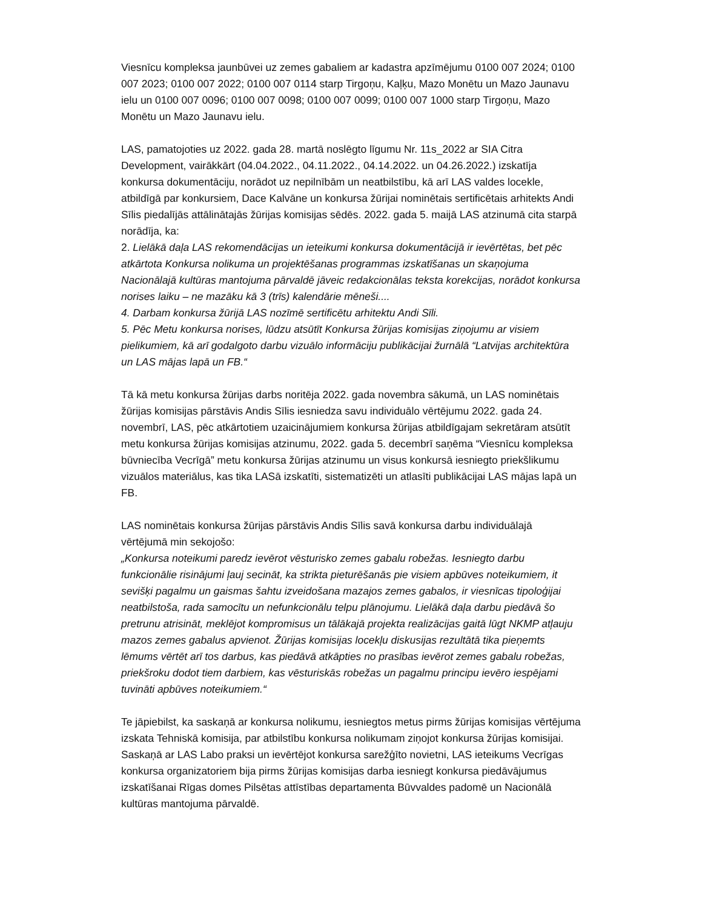Viesnīcu kompleksa jaunbūvei uz zemes gabaliem ar kadastra apzīmējumu 0100 007 2024; 0100 007 2023; 0100 007 2022; 0100 007 0114 starp Tirgoņu, Kaļķu, Mazo Monētu un Mazo Jaunavu ielu un 0100 007 0096; 0100 007 0098; 0100 007 0099; 0100 007 1000 starp Tirgoņu, Mazo Monētu un Mazo Jaunavu ielu.
LAS, pamatojoties uz 2022. gada 28. martā noslēgto līgumu Nr. 11s_2022 ar SIA Citra Development, vairākkārt (04.04.2022., 04.11.2022., 04.14.2022. un 04.26.2022.) izskatīja konkursa dokumentāciju, norādot uz nepilnībām un neatbilstību, kā arī LAS valdes locekle, atbildīgā par konkursiem, Dace Kalvāne un konkursa žūrijai nominētais sertificētais arhitekts Andi Sīlis piedalījās attālinātajās žūrijas komisijas sēdēs. 2022. gada 5. maijā LAS atzinumā cita starpā norādīja, ka:
2. Lielākā daļa LAS rekomendācijas un ieteikumi konkursa dokumentācijā ir ievērtētas, bet pēc atkārtota Konkursa nolikuma un projektēšanas programmas izskatīšanas un skaņojuma Nacionālajā kultūras mantojuma pārvaldē jāveic redakcionālas teksta korekcijas, norādot konkursa norises laiku – ne mazāku kā 3 (trīs) kalendārie mēneši....
4. Darbam konkursa žūrijā LAS nozīmē sertificētu arhitektu Andi Sīli.
5. Pēc Metu konkursa norises, lūdzu atsūtīt Konkursa žūrijas komisijas ziņojumu ar visiem pielikumiem, kā arī godalgoto darbu vizuālo informāciju publikācijai žurnālā “Latvijas architektūra un LAS mājas lapā un FB.“
Tā kā metu konkursa žūrijas darbs noritēja 2022. gada novembra sākumā, un LAS nominētais žūrijas komisijas pārstāvis Andis Sīlis iesniedza savu individuālo vērtējumu 2022. gada 24. novembrī, LAS, pēc atkārtotiem uzaicinājumiem konkursa žūrijas atbildīgajam sekretāram atsūtīt metu konkursa žūrijas komisijas atzinumu, 2022. gada 5. decembrī saņēma “Viesnīcu kompleksa būvniecība Vecrīgā” metu konkursa žūrijas atzinumu un visus konkursā iesniegto priekšlikumu vizuālos materiālus, kas tika LASā izskatīti, sistematizēti un atlasīti publikācijai LAS mājas lapā un FB.
LAS nominētais konkursa žūrijas pārstāvis Andis Sīlis savā konkursa darbu individuālajā vērtējumā min sekojošo:
„Konkursa noteikumi paredz ievērot vēsturisko zemes gabalu robežas. Iesniegto darbu funkcionālie risinājumi ļauj secināt, ka strikta pieturēšanās pie visiem apbūves noteikumiem, it sevišķi pagalmu un gaismas šahtu izveidošana mazajos zemes gabalos, ir viesnīcas tipoloģijai neatbilstoša, rada samocītu un nefunkcionālu telpu plānojumu. Lielākā daļa darbu piedāvā šo pretrunu atrisināt, meklējot kompromisus un tālākajā projekta realizācijas gaitā lūgt NKMP atļauju mazos zemes gabalus apvienot. Žūrijas komisijas locekļu diskusijas rezultātā tika pieņemts lēmums vērtēt arī tos darbus, kas piedāvā atkāpties no prasības ievērot zemes gabalu robežas, priekšroku dodot tiem darbiem, kas vēsturiskās robežas un pagalmu principu ievēro iespējami tuvināti apbūves noteikumiem.“
Te jāpiebilst, ka saskaņā ar konkursa nolikumu, iesniegtos metus pirms žūrijas komisijas vērtējuma izskata Tehniskā komisija, par atbilstību konkursa nolikumam ziņojot konkursa žūrijas komisijai. Saskaņā ar LAS Labo praksi un ievērtējot konkursa sarežģīto novietni, LAS ieteikums Vecrīgas konkursa organizatoriem bija pirms žūrijas komisijas darba iesniegt konkursa piedāvājumus izskatīšanai Rīgas domes Pilsētas attīstības departamenta Būvvaldes padomē un Nacionālā kultūras mantojuma pārvaldē.